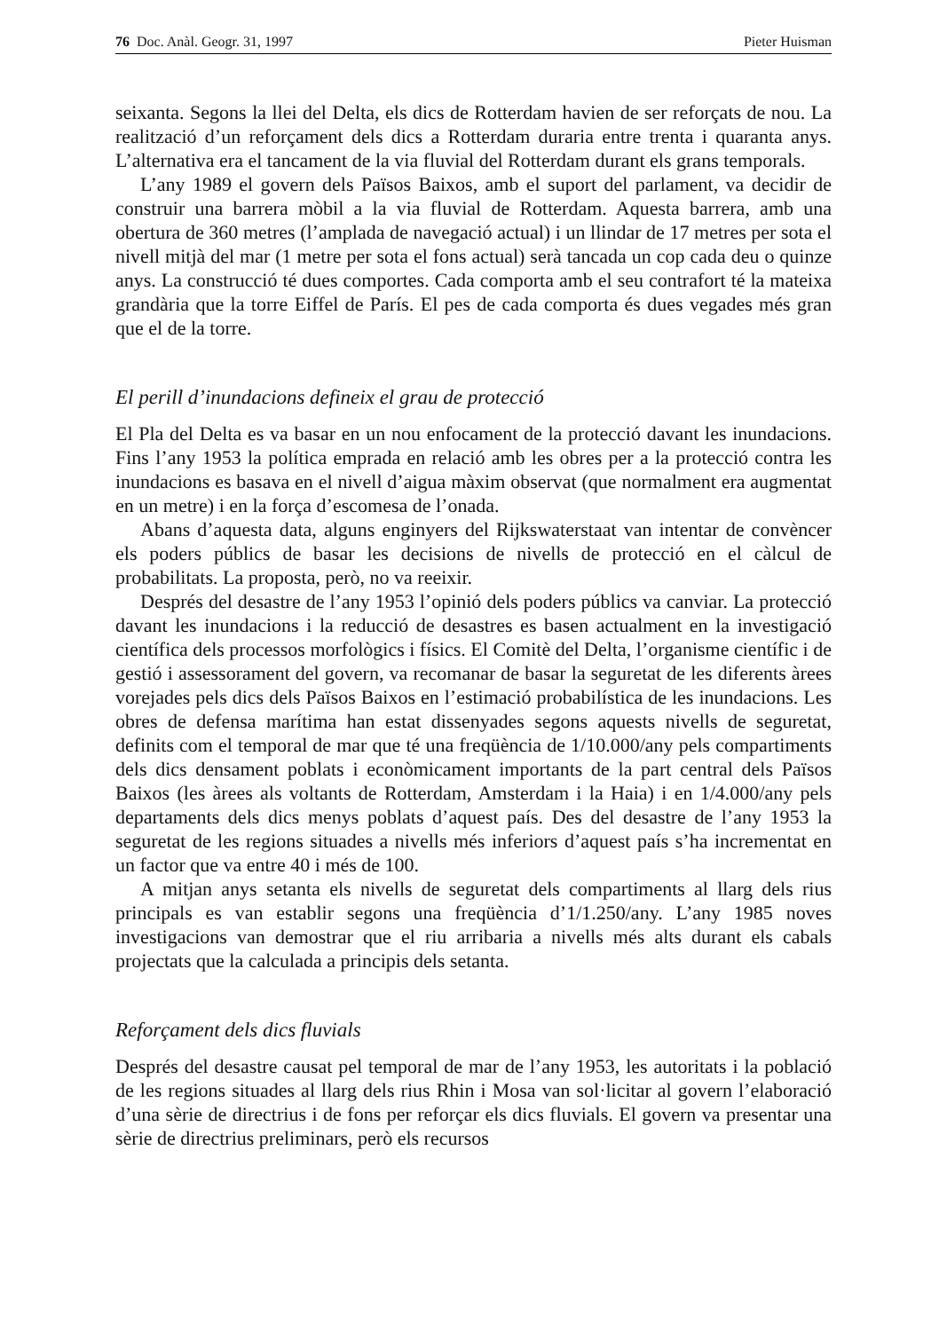76 Doc. Anàl. Geogr. 31, 1997 Pieter Huisman
seixanta. Segons la llei del Delta, els dics de Rotterdam havien de ser reforçats de nou. La realització d’un reforçament dels dics a Rotterdam duraria entre trenta i quaranta anys. L’alternativa era el tancament de la via fluvial del Rotterdam durant els grans temporals.
L’any 1989 el govern dels Països Baixos, amb el suport del parlament, va decidir de construir una barrera mòbil a la via fluvial de Rotterdam. Aquesta barrera, amb una obertura de 360 metres (l’amplada de navegació actual) i un llindar de 17 metres per sota el nivell mitjà del mar (1 metre per sota el fons actual) serà tancada un cop cada deu o quinze anys. La construcció té dues comportes. Cada comporta amb el seu contrafort té la mateixa grandària que la torre Eiffel de París. El pes de cada comporta és dues vegades més gran que el de la torre.
El perill d’inundacions defineix el grau de protecció
El Pla del Delta es va basar en un nou enfocament de la protecció davant les inundacions. Fins l’any 1953 la política emprada en relació amb les obres per a la protecció contra les inundacions es basava en el nivell d’aigua màxim observat (que normalment era augmentat en un metre) i en la força d’escomesa de l’onada.
Abans d’aquesta data, alguns enginyers del Rijkswaterstaat van intentar de convèncer els poders públics de basar les decisions de nivells de protecció en el càlcul de probabilitats. La proposta, però, no va reeixir.
Després del desastre de l’any 1953 l’opinió dels poders públics va canviar. La protecció davant les inundacions i la reducció de desastres es basen actualment en la investigació científica dels processos morfològics i físics. El Comitè del Delta, l’organisme científic i de gestió i assessorament del govern, va recomanar de basar la seguretat de les diferents àrees vorejades pels dics dels Països Baixos en l’estimació probabilística de les inundacions. Les obres de defensa marítima han estat dissenyades segons aquests nivells de seguretat, definits com el temporal de mar que té una freqüència de 1/10.000/any pels compartiments dels dics densament poblats i econòmicament importants de la part central dels Països Baixos (les àrees als voltants de Rotterdam, Amsterdam i la Haia) i en 1/4.000/any pels departaments dels dics menys poblats d’aquest país. Des del desastre de l’any 1953 la seguretat de les regions situades a nivells més inferiors d’aquest país s’ha incrementat en un factor que va entre 40 i més de 100.
A mitjan anys setanta els nivells de seguretat dels compartiments al llarg dels rius principals es van establir segons una freqüència d’1/1.250/any. L’any 1985 noves investigacions van demostrar que el riu arribaria a nivells més alts durant els cabals projectats que la calculada a principis dels setanta.
Reforçament dels dics fluvials
Després del desastre causat pel temporal de mar de l’any 1953, les autoritats i la població de les regions situades al llarg dels rius Rhin i Mosa van sol·licitar al govern l’elaboració d’una sèrie de directrius i de fons per reforçar els dics fluvials. El govern va presentar una sèrie de directrius preliminars, però els recursos